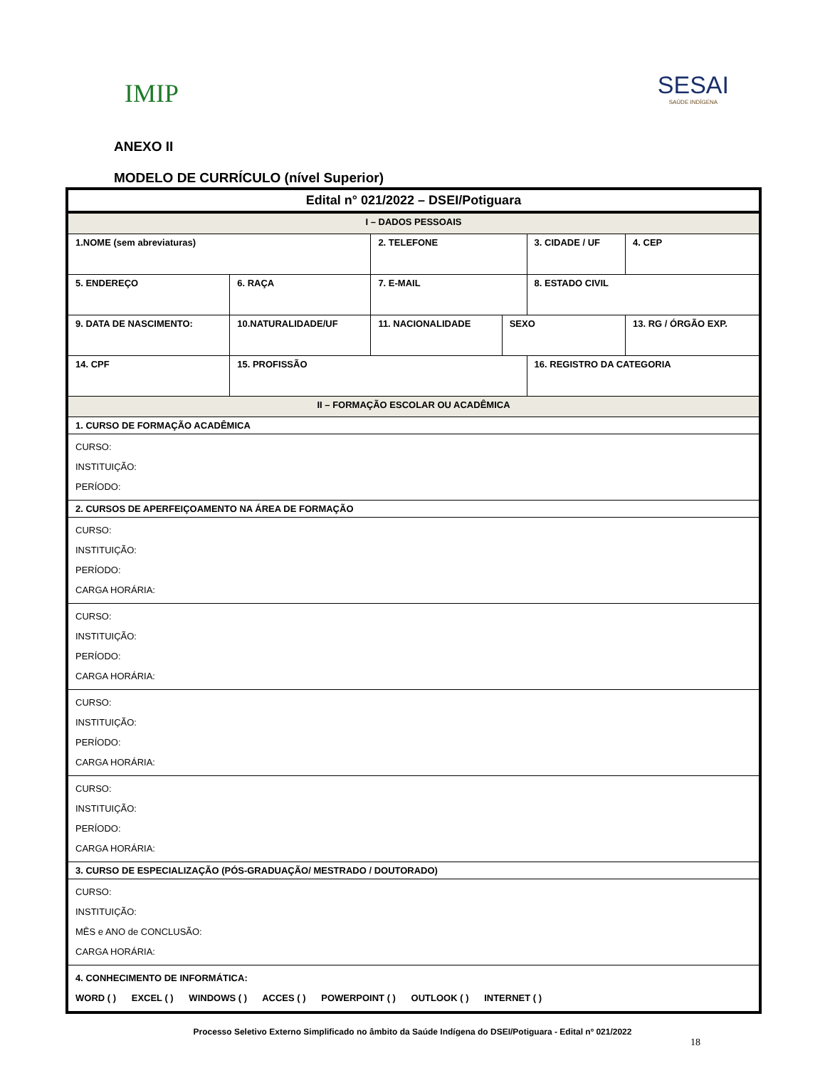IMIP
SESAI
SAÚDE INDÍGENA
ANEXO II
MODELO DE CURRÍCULO (nível Superior)
| Edital n° 021/2022 – DSEI/Potiguara | | | | | | | | |
| I – DADOS PESSOAIS | | | | | | | | |
| 1.NOME (sem abreviaturas) | | | | 2. TELEFONE | | 3. CIDADE / UF | | 4. CEP |
| 5. ENDEREÇO | | | 6. RAÇA | 7. E-MAIL | | 8. ESTADO CIVIL | | |
| 9. DATA DE NASCIMENTO: | 10.NATURALIDADE/UF | | | 11. NACIONALIDADE | SEXO | | 13. RG / ÓRGÃO EXP. | |
| 14. CPF | | 15. PROFISSÃO | | | | 16. REGISTRO DA CATEGORIA | | |
| II – FORMAÇÃO ESCOLAR OU ACADÊMICA | | | | | | | | |
| 1. CURSO DE FORMAÇÃO ACADÊMICA | | | | | | | | |
| CURSO: INSTITUIÇÃO: PERÍODO: | | | | | | | | |
| 2. CURSOS DE APERFEIÇOAMENTO NA ÁREA DE FORMAÇÃO | | | | | | | | |
| CURSO: INSTITUIÇÃO: PERÍODO: CARGA HORÁRIA: | | | | | | | | |
| CURSO: INSTITUIÇÃO: PERÍODO: CARGA HORÁRIA: | | | | | | | | |
| CURSO: INSTITUIÇÃO: PERÍODO: CARGA HORÁRIA: | | | | | | | | |
| CURSO: INSTITUIÇÃO: PERÍODO: CARGA HORÁRIA: | | | | | | | | |
| 3. CURSO DE ESPECIALIZAÇÃO (PÓS-GRADUAÇÃO/ MESTRADO / DOUTORADO) | | | | | | | | |
| CURSO: INSTITUIÇÃO: MÊS e ANO de CONCLUSÃO: CARGA HORÁRIA: | | | | | | | | |
| 4. CONHECIMENTO DE INFORMÁTICA: WORD ( ) EXCEL ( ) WINDOWS ( ) ACCES ( ) POWERPOINT ( ) OUTLOOK ( ) INTERNET ( ) | | | | | | | | |
Processo Seletivo Externo Simplificado no âmbito da Saúde Indígena do DSEI/Potiguara - Edital nº 021/2022
18